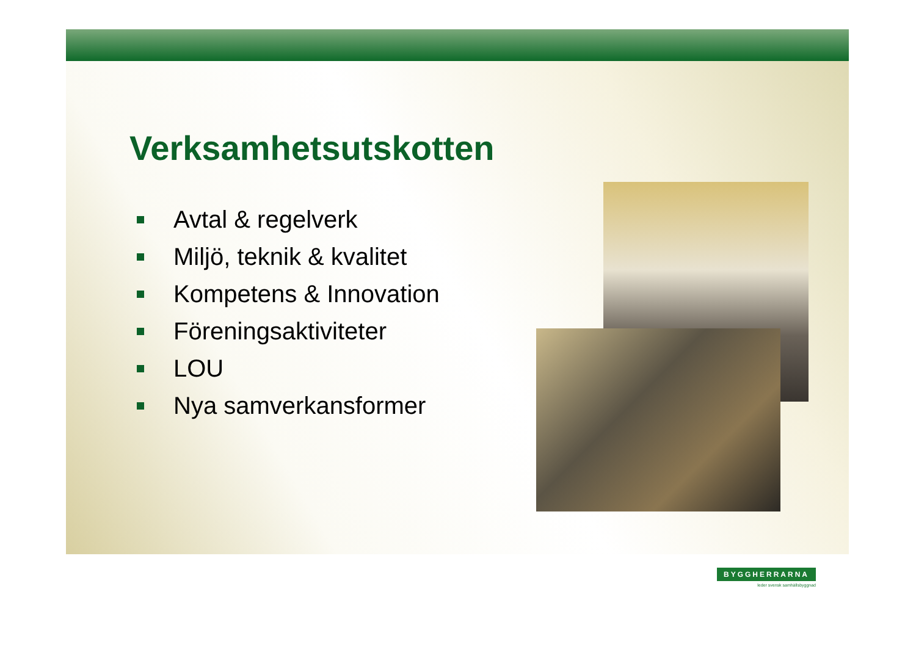Verksamhetsutskotten
Avtal & regelverk
Miljö, teknik & kvalitet
Kompetens & Innovation
Föreningsaktiviteter
LOU
Nya samverkansformer
BYGGHERRARNA
leder svensk samhällsbyggnad